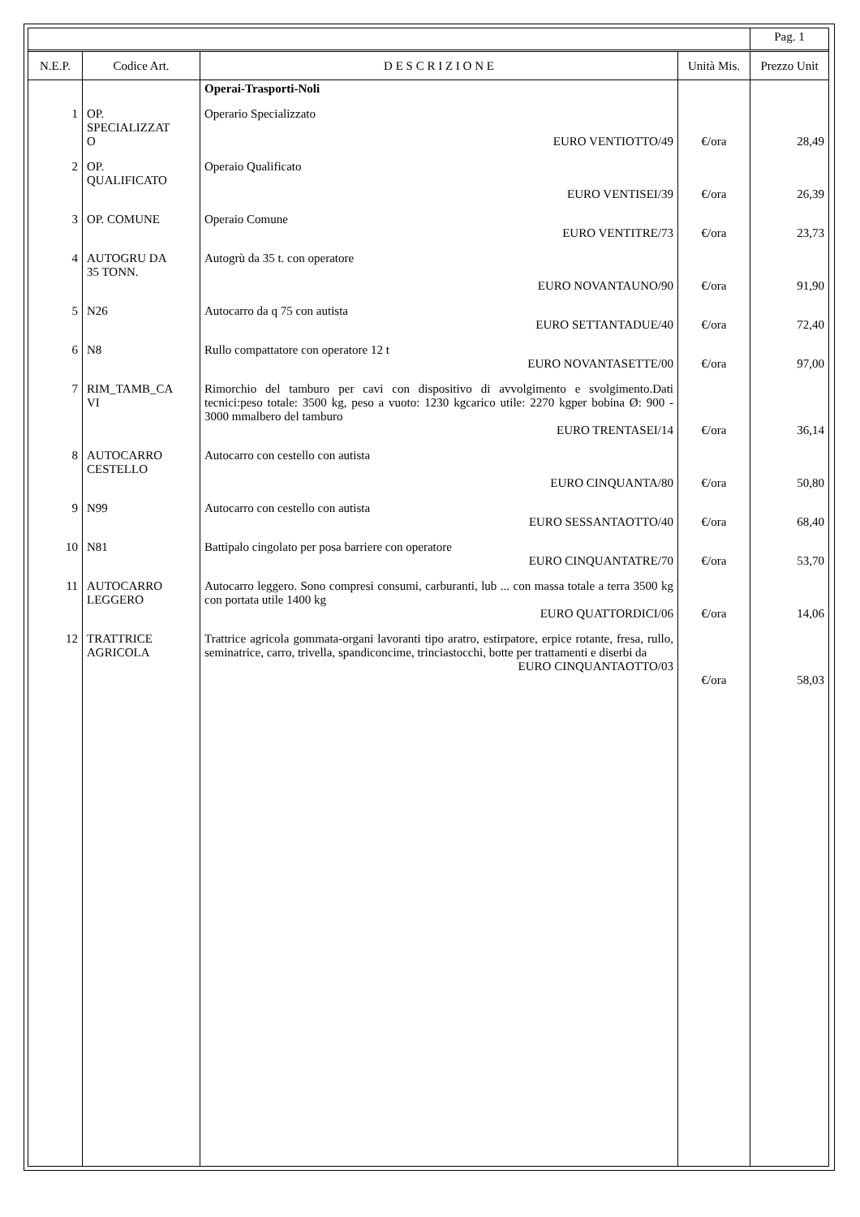| | | | | Pag. 1 |
| N.E.P. | Codice Art. | D E S C R I Z I O N E | Unità Mis. | Prezzo Unit |
| | | Operai-Trasporti-Noli | | |
| 1 | OP. SPECIALIZZAT O | Operario Specializzato EURO VENTIOTTO/49 | €/ora | 28,49 |
| 2 | OP. QUALIFICATO | Operaio Qualificato EURO VENTISEI/39 | €/ora | 26,39 |
| 3 | OP. COMUNE | Operaio Comune EURO VENTITRE/73 | €/ora | 23,73 |
| 4 | AUTOGRU DA 35 TONN. | Autogrù da 35 t. con operatore EURO NOVANTAUNO/90 | €/ora | 91,90 |
| 5 | N26 | Autocarro da q 75 con autista EURO SETTANTADUE/40 | €/ora | 72,40 |
| 6 | N8 | Rullo compattatore con operatore 12 t EURO NOVANTASETTE/00 | €/ora | 97,00 |
| 7 | RIM_TAMB_CA VI | Rimorchio del tamburo per cavi con dispositivo di avvolgimento e svolgimento.Dati tecnici:peso totale: 3500 kg, peso a vuoto: 1230 kgcarico utile: 2270 kgper bobina Ø: 900 - 3000 mmalbero del tamburo EURO TRENTASEI/14 | €/ora | 36,14 |
| 8 | AUTOCARRO CESTELLO | Autocarro con cestello con autista EURO CINQUANTA/80 | €/ora | 50,80 |
| 9 | N99 | Autocarro con cestello con autista EURO SESSANTAOTTO/40 | €/ora | 68,40 |
| 10 | N81 | Battipalo cingolato per posa barriere con operatore EURO CINQUANTATRE/70 | €/ora | 53,70 |
| 11 | AUTOCARRO LEGGERO | Autocarro leggero. Sono compresi consumi, carburanti, lub ... con massa totale a terra 3500 kg con portata utile 1400 kg EURO QUATTORDICI/06 | €/ora | 14,06 |
| 12 | TRATTRICE AGRICOLA | Trattrice agricola gommata-organi lavoranti tipo aratro, estirpatore, erpice rotante, fresa, rullo, seminatrice, carro, trivella, spandiconcime, trinciastocchi, botte per trattamenti e diserbi da EURO CINQUANTAOTTO/03 | €/ora | 58,03 |